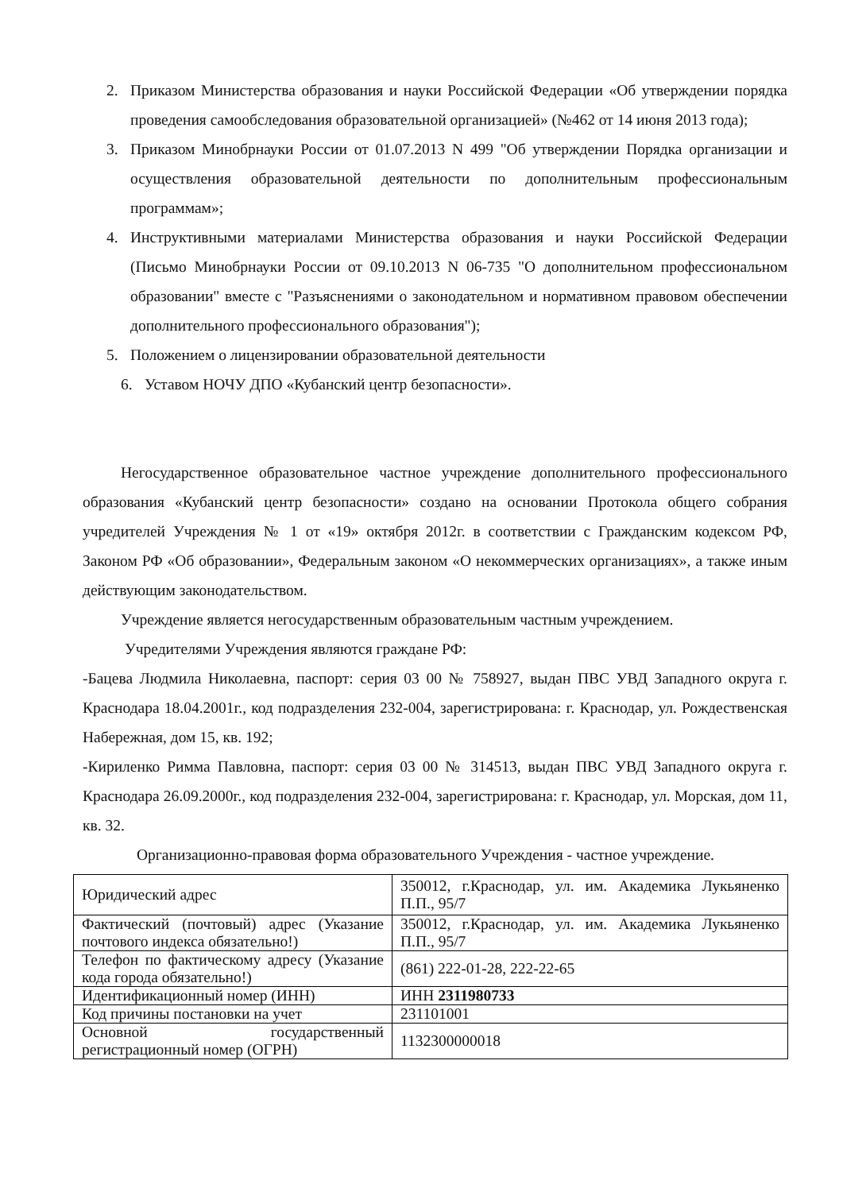2. Приказом Министерства образования и науки Российской Федерации «Об утверждении порядка проведения самообследования образовательной организацией» (№462 от 14 июня 2013 года);
3. Приказом Минобрнауки России от 01.07.2013 N 499 "Об утверждении Порядка организации и осуществления образовательной деятельности по дополнительным профессиональным программам»;
4. Инструктивными материалами Министерства образования и науки Российской Федерации (Письмо Минобрнауки России от 09.10.2013 N 06-735 "О дополнительном профессиональном образовании" вместе с "Разъяснениями о законодательном и нормативном правовом обеспечении дополнительного профессионального образования");
5. Положением о лицензировании образовательной деятельности
6. Уставом НОЧУ ДПО «Кубанский центр безопасности».
Негосударственное образовательное частное учреждение дополнительного профессионального образования «Кубанский центр безопасности» создано на основании Протокола общего собрания учредителей Учреждения № 1 от «19» октября 2012г. в соответствии с Гражданским кодексом РФ, Законом РФ «Об образовании», Федеральным законом «О некоммерческих организациях», а также иным действующим законодательством.
Учреждение является негосударственным образовательным частным учреждением.
Учредителями Учреждения являются граждане РФ:
-Бацева Людмила Николаевна, паспорт: серия 03 00 № 758927, выдан ПВС УВД Западного округа г. Краснодара 18.04.2001г., код подразделения 232-004, зарегистрирована: г. Краснодар, ул. Рождественская Набережная, дом 15, кв. 192;
-Кириленко Римма Павловна, паспорт: серия 03 00 № 314513, выдан ПВС УВД Западного округа г. Краснодара 26.09.2000г., код подразделения 232-004, зарегистрирована: г. Краснодар, ул. Морская, дом 11, кв. 32.
Организационно-правовая форма образовательного Учреждения - частное учреждение.
| Юридический адрес | 350012, г.Краснодар, ул. им. Академика Лукьяненко П.П., 95/7 |
| Фактический (почтовый) адрес (Указание почтового индекса обязательно!) | 350012, г.Краснодар, ул. им. Академика Лукьяненко П.П., 95/7 |
| Телефон по фактическому адресу (Указание кода города обязательно!) | (861) 222-01-28, 222-22-65 |
| Идентификационный номер (ИНН) | ИНН 2311980733 |
| Код причины постановки на учет | 231101001 |
| Основной государственный регистрационный номер (ОГРН) | 1132300000018 |